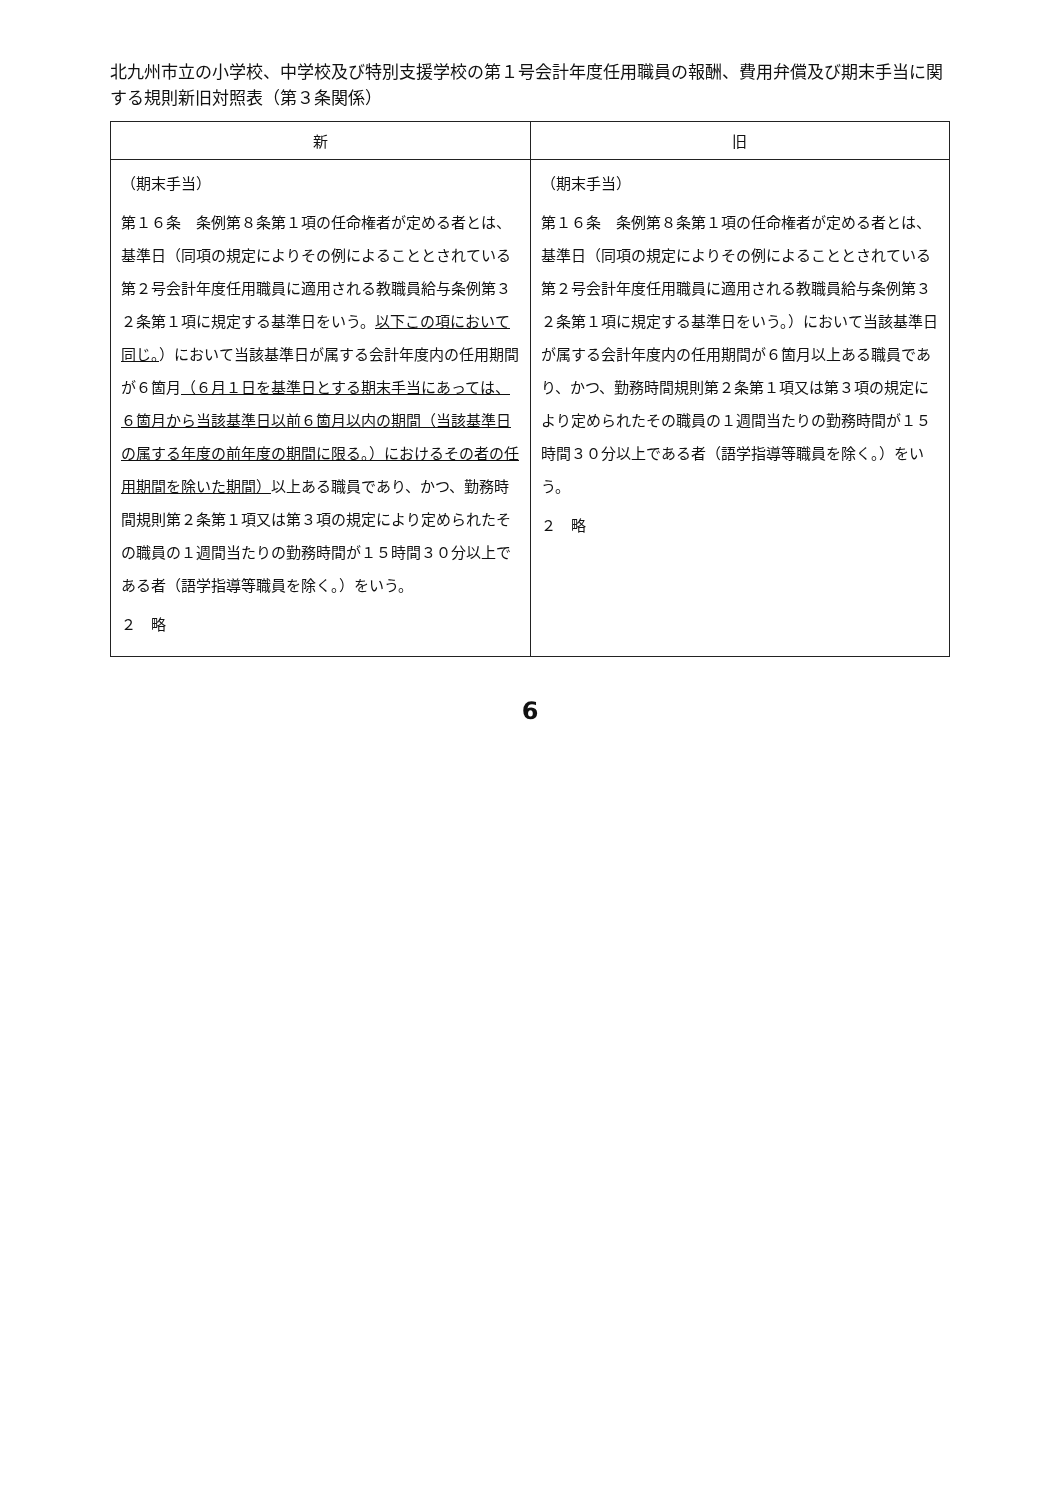北九州市立の小学校、中学校及び特別支援学校の第１号会計年度任用職員の報酬、費用弁償及び期末手当に関する規則新旧対照表（第３条関係）
| 新 | 旧 |
| --- | --- |
| （期末手当） 第１６条 条例第８条第１項の任命権者が定める者とは、基準日（同項の規定によりその例によることとされている第２号会計年度任用職員に適用される教職員給与条例第３２条第１項に規定する基準日をいう。 以下この項において同じ。 ）において当該基準日が属する会計年度内の任用期間が６箇月 （６月１日を基準日とする期末手当にあっては、６箇月から当該基準日以前６箇月以内の期間（当該基準日の属する年度の前年度の期間に限る。）におけるその者の任用期間を除いた期間） 以上ある職員であり、かつ、勤務時間規則第２条第１項又は第３項の規定により定められたその職員の１週間当たりの勤務時間が１５時間３０分以上である者（語学指導等職員を除く。）をいう。 ２ 略 | （期末手当） 第１６条 条例第８条第１項の任命権者が定める者とは、基準日（同項の規定によりその例によることとされている第２号会計年度任用職員に適用される教職員給与条例第３２条第１項に規定する基準日をいう。）において当該基準日が属する会計年度内の任用期間が６箇月以上ある職員であり、かつ、勤務時間規則第２条第１項又は第３項の規定により定められたその職員の１週間当たりの勤務時間が１５時間３０分以上である者（語学指導等職員を除く。）をいう。 ２ 略 |
6